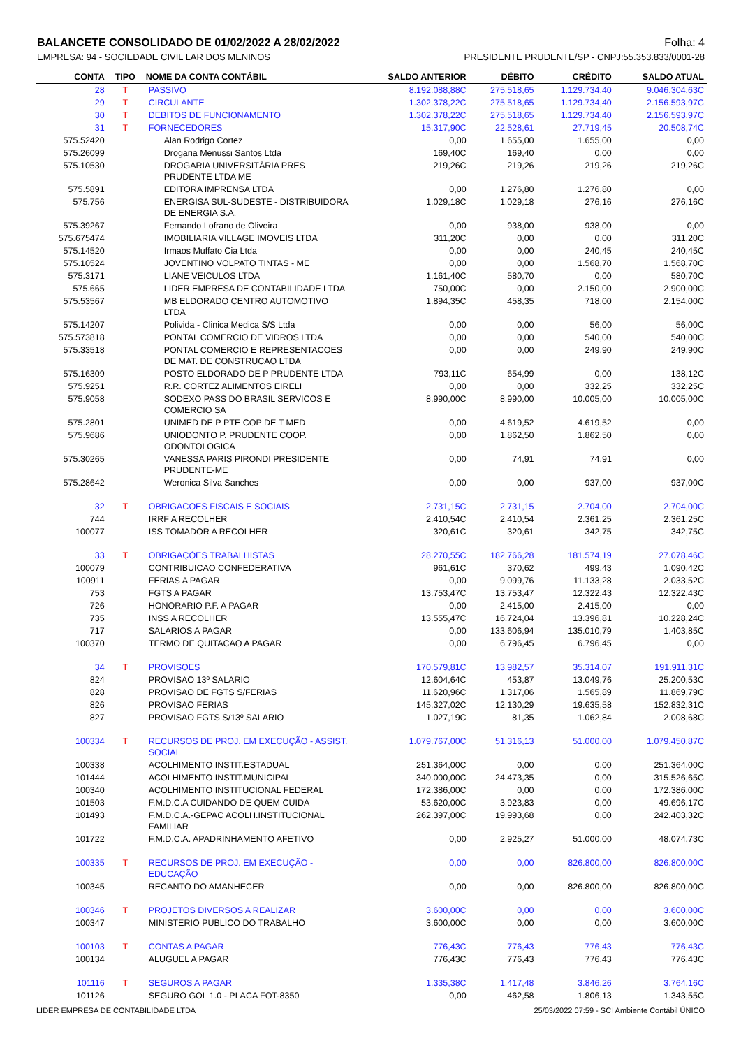BALANCETE CONSOLIDADO DE 01/02/2022 A 28/02/2022 Folha: 4
EMPRESA: 94 - SOCIEDADE CIVIL LAR DOS MENINOS PRESIDENTE PRUDENTE/SP - CNPJ:55.353.833/0001-28
| CONTA | TIPO | NOME DA CONTA CONTÁBIL | SALDO ANTERIOR | DÉBITO | CRÉDITO | SALDO ATUAL |
| --- | --- | --- | --- | --- | --- | --- |
| 28 | T | PASSIVO | 8.192.088,88C | 275.518,65 | 1.129.734,40 | 9.046.304,63C |
| 29 | T | CIRCULANTE | 1.302.378,22C | 275.518,65 | 1.129.734,40 | 2.156.593,97C |
| 30 | T | DEBITOS DE FUNCIONAMENTO | 1.302.378,22C | 275.518,65 | 1.129.734,40 | 2.156.593,97C |
| 31 | T | FORNECEDORES | 15.317,90C | 22.528,61 | 27.719,45 | 20.508,74C |
| 575.52420 | | Alan Rodrigo Cortez | 0,00 | 1.655,00 | 1.655,00 | 0,00 |
| 575.26099 | | Drogaria Menussi Santos Ltda | 169,40C | 169,40 | 0,00 | 0,00 |
| 575.10530 | | DROGARIA UNIVERSITÁRIA PRES PRUDENTE LTDA ME | 219,26C | 219,26 | 219,26 | 219,26C |
| 575.5891 | | EDITORA IMPRENSA LTDA | 0,00 | 1.276,80 | 1.276,80 | 0,00 |
| 575.756 | | ENERGISA SUL-SUDESTE - DISTRIBUIDORA DE ENERGIA S.A. | 1.029,18C | 1.029,18 | 276,16 | 276,16C |
| 575.39267 | | Fernando Lofrano de Oliveira | 0,00 | 938,00 | 938,00 | 0,00 |
| 575.675474 | | IMOBILIARIA VILLAGE IMOVEIS LTDA | 311,20C | 0,00 | 0,00 | 311,20C |
| 575.14520 | | Irmaos Muffato Cia Ltda | 0,00 | 0,00 | 240,45 | 240,45C |
| 575.10524 | | JOVENTINO VOLPATO TINTAS - ME | 0,00 | 0,00 | 1.568,70 | 1.568,70C |
| 575.3171 | | LIANE VEICULOS LTDA | 1.161,40C | 580,70 | 0,00 | 580,70C |
| 575.665 | | LIDER EMPRESA DE CONTABILIDADE LTDA | 750,00C | 0,00 | 2.150,00 | 2.900,00C |
| 575.53567 | | MB ELDORADO CENTRO AUTOMOTIVO LTDA | 1.894,35C | 458,35 | 718,00 | 2.154,00C |
| 575.14207 | | Polivida - Clinica Medica S/S Ltda | 0,00 | 0,00 | 56,00 | 56,00C |
| 575.573818 | | PONTAL COMERCIO DE VIDROS LTDA | 0,00 | 0,00 | 540,00 | 540,00C |
| 575.33518 | | PONTAL COMERCIO E REPRESENTACOES DE MAT. DE CONSTRUCAO LTDA | 0,00 | 0,00 | 249,90 | 249,90C |
| 575.16309 | | POSTO ELDORADO DE P PRUDENTE LTDA | 793,11C | 654,99 | 0,00 | 138,12C |
| 575.9251 | | R.R. CORTEZ ALIMENTOS EIRELI | 0,00 | 0,00 | 332,25 | 332,25C |
| 575.9058 | | SODEXO PASS DO BRASIL SERVICOS E COMERCIO SA | 8.990,00C | 8.990,00 | 10.005,00 | 10.005,00C |
| 575.2801 | | UNIMED DE P PTE COP DE T MED | 0,00 | 4.619,52 | 4.619,52 | 0,00 |
| 575.9686 | | UNIODONTO P. PRUDENTE COOP. ODONTOLOGICA | 0,00 | 1.862,50 | 1.862,50 | 0,00 |
| 575.30265 | | VANESSA PARIS PIRONDI PRESIDENTE PRUDENTE-ME | 0,00 | 74,91 | 74,91 | 0,00 |
| 575.28642 | | Weronica Silva Sanches | 0,00 | 0,00 | 937,00 | 937,00C |
| 32 | T | OBRIGACOES FISCAIS E SOCIAIS | 2.731,15C | 2.731,15 | 2.704,00 | 2.704,00C |
| 744 | | IRRF A RECOLHER | 2.410,54C | 2.410,54 | 2.361,25 | 2.361,25C |
| 100077 | | ISS TOMADOR A RECOLHER | 320,61C | 320,61 | 342,75 | 342,75C |
| 33 | T | OBRIGAÇÕES TRABALHISTAS | 28.270,55C | 182.766,28 | 181.574,19 | 27.078,46C |
| 100079 | | CONTRIBUICAO CONFEDERATIVA | 961,61C | 370,62 | 499,43 | 1.090,42C |
| 100911 | | FERIAS A PAGAR | 0,00 | 9.099,76 | 11.133,28 | 2.033,52C |
| 753 | | FGTS A PAGAR | 13.753,47C | 13.753,47 | 12.322,43 | 12.322,43C |
| 726 | | HONORARIO P.F. A PAGAR | 0,00 | 2.415,00 | 2.415,00 | 0,00 |
| 735 | | INSS A RECOLHER | 13.555,47C | 16.724,04 | 13.396,81 | 10.228,24C |
| 717 | | SALARIOS A PAGAR | 0,00 | 133.606,94 | 135.010,79 | 1.403,85C |
| 100370 | | TERMO DE QUITACAO A PAGAR | 0,00 | 6.796,45 | 6.796,45 | 0,00 |
| 34 | T | PROVISOES | 170.579,81C | 13.982,57 | 35.314,07 | 191.911,31C |
| 824 | | PROVISAO 13º SALARIO | 12.604,64C | 453,87 | 13.049,76 | 25.200,53C |
| 828 | | PROVISAO DE FGTS S/FERIAS | 11.620,96C | 1.317,06 | 1.565,89 | 11.869,79C |
| 826 | | PROVISAO FERIAS | 145.327,02C | 12.130,29 | 19.635,58 | 152.832,31C |
| 827 | | PROVISAO FGTS S/13º SALARIO | 1.027,19C | 81,35 | 1.062,84 | 2.008,68C |
| 100334 | T | RECURSOS DE PROJ. EM EXECUÇÃO - ASSIST. SOCIAL | 1.079.767,00C | 51.316,13 | 51.000,00 | 1.079.450,87C |
| 100338 | | ACOLHIMENTO INSTIT.ESTADUAL | 251.364,00C | 0,00 | 0,00 | 251.364,00C |
| 101444 | | ACOLHIMENTO INSTIT.MUNICIPAL | 340.000,00C | 24.473,35 | 0,00 | 315.526,65C |
| 100340 | | ACOLHIMENTO INSTITUCIONAL FEDERAL | 172.386,00C | 0,00 | 0,00 | 172.386,00C |
| 101503 | | F.M.D.C.A CUIDANDO DE QUEM CUIDA | 53.620,00C | 3.923,83 | 0,00 | 49.696,17C |
| 101493 | | F.M.D.C.A.-GEPAC ACOLH.INSTITUCIONAL FAMILIAR | 262.397,00C | 19.993,68 | 0,00 | 242.403,32C |
| 101722 | | F.M.D.C.A. APADRINHAMENTO AFETIVO | 0,00 | 2.925,27 | 51.000,00 | 48.074,73C |
| 100335 | T | RECURSOS DE PROJ. EM EXECUÇÃO - EDUCAÇÃO | 0,00 | 0,00 | 826.800,00 | 826.800,00C |
| 100345 | | RECANTO DO AMANHECER | 0,00 | 0,00 | 826.800,00 | 826.800,00C |
| 100346 | T | PROJETOS DIVERSOS A REALIZAR | 3.600,00C | 0,00 | 0,00 | 3.600,00C |
| 100347 | | MINISTERIO PUBLICO DO TRABALHO | 3.600,00C | 0,00 | 0,00 | 3.600,00C |
| 100103 | T | CONTAS A PAGAR | 776,43C | 776,43 | 776,43 | 776,43C |
| 100134 | | ALUGUEL A PAGAR | 776,43C | 776,43 | 776,43 | 776,43C |
| 101116 | T | SEGUROS A PAGAR | 1.335,38C | 1.417,48 | 3.846,26 | 3.764,16C |
| 101126 | | SEGURO GOL 1.0 - PLACA FOT-8350 | 0,00 | 462,58 | 1.806,13 | 1.343,55C |
LIDER EMPRESA DE CONTABILIDADE LTDA 25/03/2022 07:59 - SCI Ambiente Contábil ÚNICO